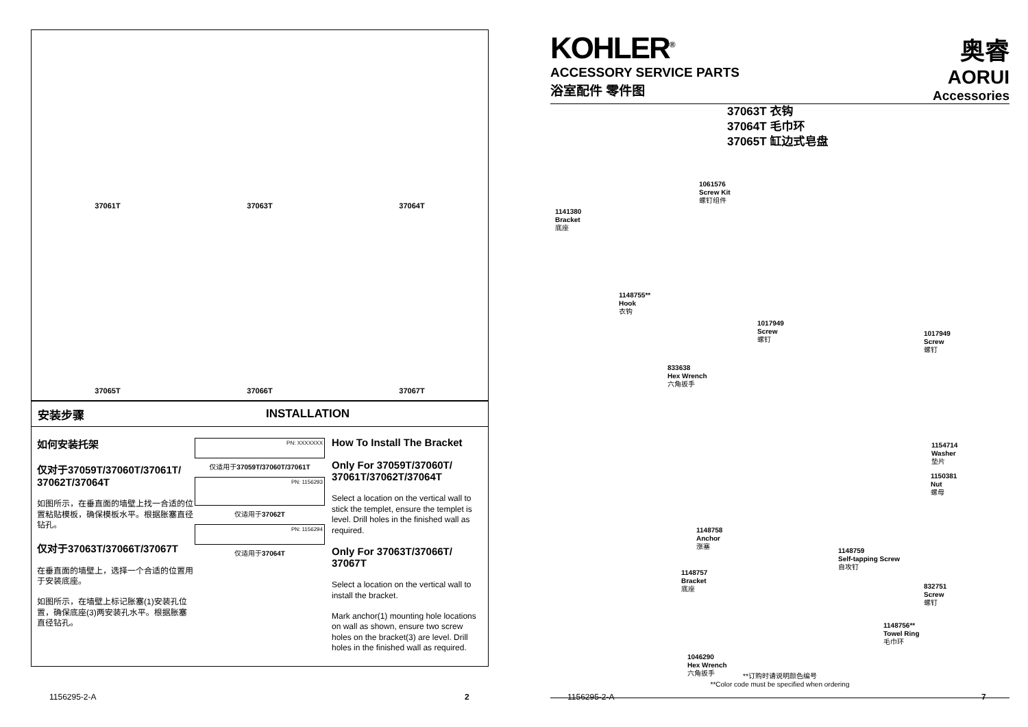37061T
37063T
37064T
37065T
37066T
37067T
安装步骤 INSTALLATION
如何安装托架
仅对于37059T/37060T/37061T/ 37062T/37064T
如图所示，在垂直面的墙壁上找一合适的位置粘贴模板，确保模板水平。根据胀塞直径钻孔。
仅对于37063T/37066T/37067T
在垂直面的墙壁上，选择一个合适的位置用于安装底座。
如图所示，在墙壁上标记胀塞(1)安装孔位置，确保底座(3)两安装孔水平。根据胀塞直径钻孔。
PN: XXXXXXX
仅适用于37059T/37060T/37061T
PN: 1156293
仅适用于37062T
PN: 1156294
仅适用于37064T
How To Install The Bracket
Only For 37059T/37060T/ 37061T/37062T/37064T
Select a location on the vertical wall to stick the templet, ensure the templet is level. Drill holes in the finished wall as required.
Only For 37063T/37066T/ 37067T
Select a location on the vertical wall to install the bracket.
Mark anchor(1) mounting hole locations on wall as shown, ensure two screw holes on the bracket(3) are level. Drill holes in the finished wall as required.
1156295-2-A 2
奥睿
AORUI
Accessories
KOHLER<sup>®</sup>
ACCESSORY SERVICE PARTS
浴室配件 零件图
37063T 衣钩
37064T 毛巾环
37065T 缸边式皂盘
1061576
Screw Kit
螺钉组件
1141380
Bracket
底座
1148755**
Hook
衣钩
1017949
Screw
螺钉
1017949
Screw
螺钉
833638
Hex Wrench
六角扳手
1154714
Washer
垫片
1150381
Nut
螺母
1148758
Anchor
涨塞
1148759
Self-tapping Screw
自攻钉
1148757
Bracket
底座
832751
Screw
螺钉
1148756**
Towel Ring
毛巾环
1046290
Hex Wrench
六角扳手
**订购时请说明颜色编号
**Color code must be specified when ordering
1156295-2-A 7